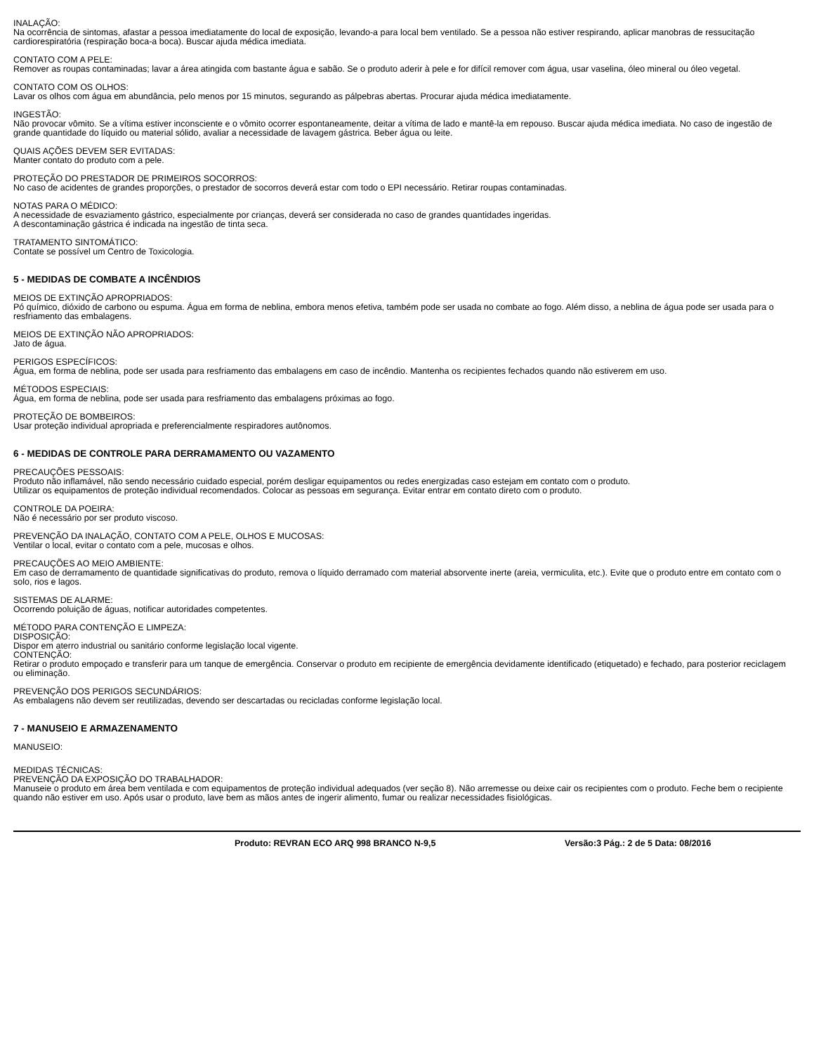INALAÇÃO:
Na ocorrência de sintomas, afastar a pessoa imediatamente do local de exposição, levando-a para local bem ventilado. Se a pessoa não estiver respirando, aplicar manobras de ressucitação cardiorespiratória (respiração boca-a boca). Buscar ajuda médica imediata.
CONTATO COM A PELE:
Remover as roupas contaminadas; lavar a área atingida com bastante água e sabão. Se o produto aderir à pele e for difícil remover com água, usar vaselina, óleo mineral ou óleo vegetal.
CONTATO COM OS OLHOS:
Lavar os olhos com água em abundância, pelo menos por 15 minutos, segurando as pálpebras abertas. Procurar ajuda médica imediatamente.
INGESTÃO:
Não provocar vômito. Se a vítima estiver inconsciente e o vômito ocorrer espontaneamente, deitar a vítima de lado e mantê-la em repouso. Buscar ajuda médica imediata. No caso de ingestão de grande quantidade do líquido ou material sólido, avaliar a necessidade de lavagem gástrica. Beber água ou leite.
QUAIS AÇÕES DEVEM SER EVITADAS:
Manter contato do produto com a pele.
PROTEÇÃO DO PRESTADOR DE PRIMEIROS SOCORROS:
No caso de acidentes de grandes proporções, o prestador de socorros deverá estar com todo o EPI necessário. Retirar roupas contaminadas.
NOTAS PARA O MÉDICO:
A necessidade de esvaziamento gástrico, especialmente por crianças, deverá ser considerada no caso de grandes quantidades ingeridas.
A descontaminação gástrica é indicada na ingestão de tinta seca.
TRATAMENTO SINTOMÁTICO:
Contate se possível um Centro de Toxicologia.
5 - MEDIDAS DE COMBATE A INCÊNDIOS
MEIOS DE EXTINÇÃO APROPRIADOS:
Pó químico, dióxido de carbono ou espuma. Água em forma de neblina, embora menos efetiva, também pode ser usada no combate ao fogo. Além disso, a neblina de água pode ser usada para o resfriamento das embalagens.
MEIOS DE EXTINÇÃO NÃO APROPRIADOS:
Jato de água.
PERIGOS ESPECÍFICOS:
Água, em forma de neblina, pode ser usada para resfriamento das embalagens em caso de incêndio. Mantenha os recipientes fechados quando não estiverem em uso.
MÉTODOS ESPECIAIS:
Água, em forma de neblina, pode ser usada para resfriamento das embalagens próximas ao fogo.
PROTEÇÃO DE BOMBEIROS:
Usar proteção individual apropriada e preferencialmente respiradores autônomos.
6 - MEDIDAS DE CONTROLE PARA DERRAMAMENTO OU VAZAMENTO
PRECAUÇÕES PESSOAIS:
Produto não inflamável, não sendo necessário cuidado especial, porém desligar equipamentos ou redes energizadas caso estejam em contato com o produto.
Utilizar os equipamentos de proteção individual recomendados. Colocar as pessoas em segurança. Evitar entrar em contato direto com o produto.
CONTROLE DA POEIRA:
Não é necessário por ser produto viscoso.
PREVENÇÃO DA INALAÇÃO, CONTATO COM A PELE, OLHOS E MUCOSAS:
Ventilar o local, evitar o contato com a pele, mucosas e olhos.
PRECAUÇÕES AO MEIO AMBIENTE:
Em caso de derramamento de quantidade significativas do produto, remova o líquido derramado com material absorvente inerte (areia, vermiculita, etc.). Evite que o produto entre em contato com o solo, rios e lagos.
SISTEMAS DE ALARME:
Ocorrendo poluição de águas, notificar autoridades competentes.
MÉTODO PARA CONTENÇÃO E LIMPEZA:
DISPOSIÇÃO:
Dispor em aterro industrial ou sanitário conforme legislação local vigente.
CONTENÇÃO:
Retirar o produto empoçado e transferir para um tanque de emergência. Conservar o produto em recipiente de emergência devidamente identificado (etiquetado) e fechado, para posterior reciclagem ou eliminação.
PREVENÇÃO DOS PERIGOS SECUNDÁRIOS:
As embalagens não devem ser reutilizadas, devendo ser descartadas ou recicladas conforme legislação local.
7 - MANUSEIO E ARMAZENAMENTO
MANUSEIO:
MEDIDAS TÉCNICAS:
PREVENÇÃO DA EXPOSIÇÃO DO TRABALHADOR:
Manuseie o produto em área bem ventilada e com equipamentos de proteção individual adequados (ver seção 8). Não arremesse ou deixe cair os recipientes com o produto. Feche bem o recipiente quando não estiver em uso. Após usar o produto, lave bem as mãos antes de ingerir alimento, fumar ou realizar necessidades fisiológicas.
Produto: REVRAN ECO ARQ 998 BRANCO N-9,5 Versão:3 Pág.: 2 de 5 Data: 08/2016